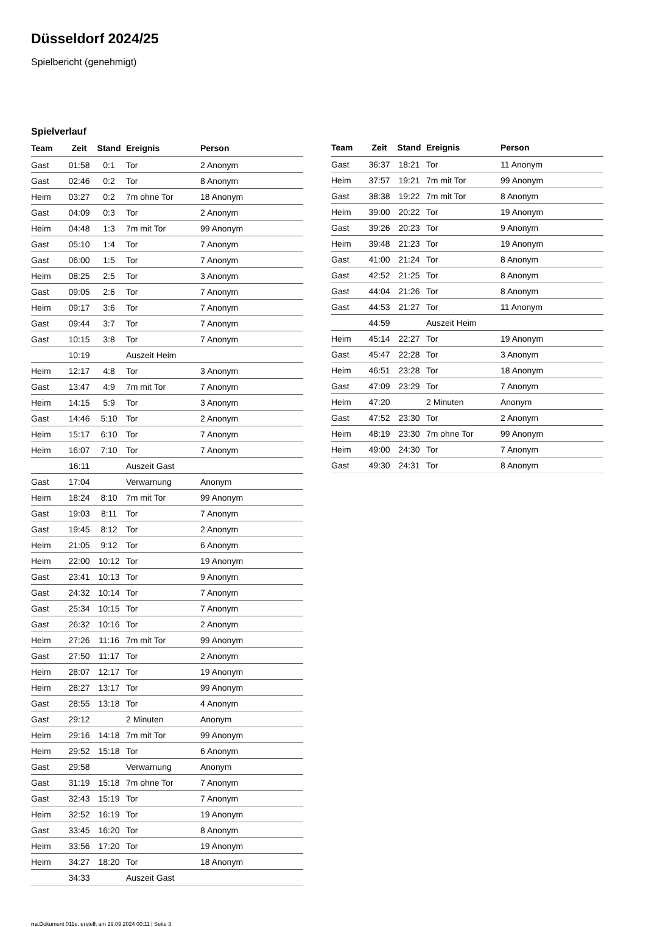Düsseldorf 2024/25
Spielbericht (genehmigt)
Spielverlauf
| Team | Zeit | Stand | Ereignis | Person |
| --- | --- | --- | --- | --- |
| Gast | 01:58 | 0:1 | Tor | 2 Anonym |
| Gast | 02:46 | 0:2 | Tor | 8 Anonym |
| Heim | 03:27 | 0:2 | 7m ohne Tor | 18 Anonym |
| Gast | 04:09 | 0:3 | Tor | 2 Anonym |
| Heim | 04:48 | 1:3 | 7m mit Tor | 99 Anonym |
| Gast | 05:10 | 1:4 | Tor | 7 Anonym |
| Gast | 06:00 | 1:5 | Tor | 7 Anonym |
| Heim | 08:25 | 2:5 | Tor | 3 Anonym |
| Gast | 09:05 | 2:6 | Tor | 7 Anonym |
| Heim | 09:17 | 3:6 | Tor | 7 Anonym |
| Gast | 09:44 | 3:7 | Tor | 7 Anonym |
| Gast | 10:15 | 3:8 | Tor | 7 Anonym |
| | 10:19 | | Auszeit Heim | |
| Heim | 12:17 | 4:8 | Tor | 3 Anonym |
| Gast | 13:47 | 4:9 | 7m mit Tor | 7 Anonym |
| Heim | 14:15 | 5:9 | Tor | 3 Anonym |
| Gast | 14:46 | 5:10 | Tor | 2 Anonym |
| Heim | 15:17 | 6:10 | Tor | 7 Anonym |
| Heim | 16:07 | 7:10 | Tor | 7 Anonym |
| | 16:11 | | Auszeit Gast | |
| Gast | 17:04 | | Verwarnung | Anonym |
| Heim | 18:24 | 8:10 | 7m mit Tor | 99 Anonym |
| Gast | 19:03 | 8:11 | Tor | 7 Anonym |
| Gast | 19:45 | 8:12 | Tor | 2 Anonym |
| Heim | 21:05 | 9:12 | Tor | 6 Anonym |
| Heim | 22:00 | 10:12 | Tor | 19 Anonym |
| Gast | 23:41 | 10:13 | Tor | 9 Anonym |
| Gast | 24:32 | 10:14 | Tor | 7 Anonym |
| Gast | 25:34 | 10:15 | Tor | 7 Anonym |
| Gast | 26:32 | 10:16 | Tor | 2 Anonym |
| Heim | 27:26 | 11:16 | 7m mit Tor | 99 Anonym |
| Gast | 27:50 | 11:17 | Tor | 2 Anonym |
| Heim | 28:07 | 12:17 | Tor | 19 Anonym |
| Heim | 28:27 | 13:17 | Tor | 99 Anonym |
| Gast | 28:55 | 13:18 | Tor | 4 Anonym |
| Gast | 29:12 | | 2 Minuten | Anonym |
| Heim | 29:16 | 14:18 | 7m mit Tor | 99 Anonym |
| Heim | 29:52 | 15:18 | Tor | 6 Anonym |
| Gast | 29:58 | | Verwarnung | Anonym |
| Gast | 31:19 | 15:18 | 7m ohne Tor | 7 Anonym |
| Gast | 32:43 | 15:19 | Tor | 7 Anonym |
| Heim | 32:52 | 16:19 | Tor | 19 Anonym |
| Gast | 33:45 | 16:20 | Tor | 8 Anonym |
| Heim | 33:56 | 17:20 | Tor | 19 Anonym |
| Heim | 34:27 | 18:20 | Tor | 18 Anonym |
| | 34:33 | | Auszeit Gast | |
| Team | Zeit | Stand | Ereignis | Person |
| --- | --- | --- | --- | --- |
| Gast | 36:37 | 18:21 | Tor | 11 Anonym |
| Heim | 37:57 | 19:21 | 7m mit Tor | 99 Anonym |
| Gast | 38:38 | 19:22 | 7m mit Tor | 8 Anonym |
| Heim | 39:00 | 20:22 | Tor | 19 Anonym |
| Gast | 39:26 | 20:23 | Tor | 9 Anonym |
| Heim | 39:48 | 21:23 | Tor | 19 Anonym |
| Gast | 41:00 | 21:24 | Tor | 8 Anonym |
| Gast | 42:52 | 21:25 | Tor | 8 Anonym |
| Gast | 44:04 | 21:26 | Tor | 8 Anonym |
| Gast | 44:53 | 21:27 | Tor | 11 Anonym |
| | 44:59 | | Auszeit Heim | |
| Heim | 45:14 | 22:27 | Tor | 19 Anonym |
| Gast | 45:47 | 22:28 | Tor | 3 Anonym |
| Heim | 46:51 | 23:28 | Tor | 18 Anonym |
| Gast | 47:09 | 23:29 | Tor | 7 Anonym |
| Heim | 47:20 | | 2 Minuten | Anonym |
| Gast | 47:52 | 23:30 | Tor | 2 Anonym |
| Heim | 48:19 | 23:30 | 7m ohne Tor | 99 Anonym |
| Heim | 49:00 | 24:30 | Tor | 7 Anonym |
| Gast | 49:30 | 24:31 | Tor | 8 Anonym |
nu.Dokument 011e, erstellt am 29.09.2024 00:11 | Seite 3